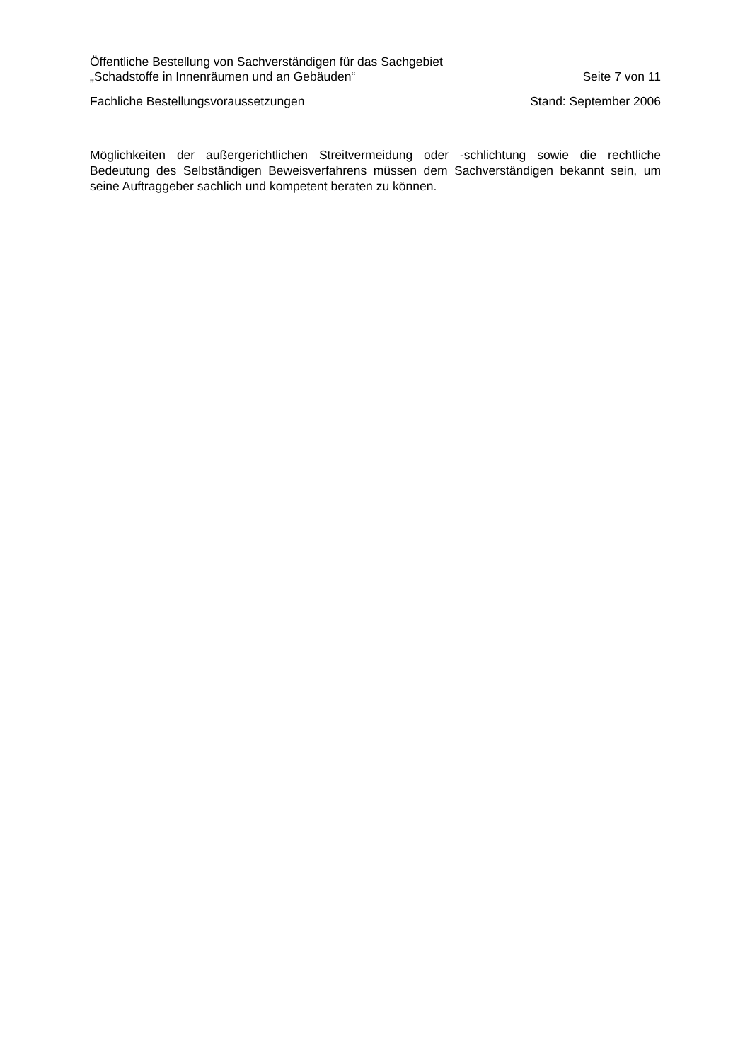Öffentliche Bestellung von Sachverständigen für das Sachgebiet
„Schadstoffe in Innenräumen und an Gebäuden“ Seite 7 von 11
Fachliche Bestellungsvoraussetzungen Stand: September 2006
Möglichkeiten der außergerichtlichen Streitvermeidung oder -schlichtung sowie die rechtliche Bedeutung des Selbständigen Beweisverfahrens müssen dem Sachverständigen bekannt sein, um seine Auftraggeber sachlich und kompetent beraten zu können.